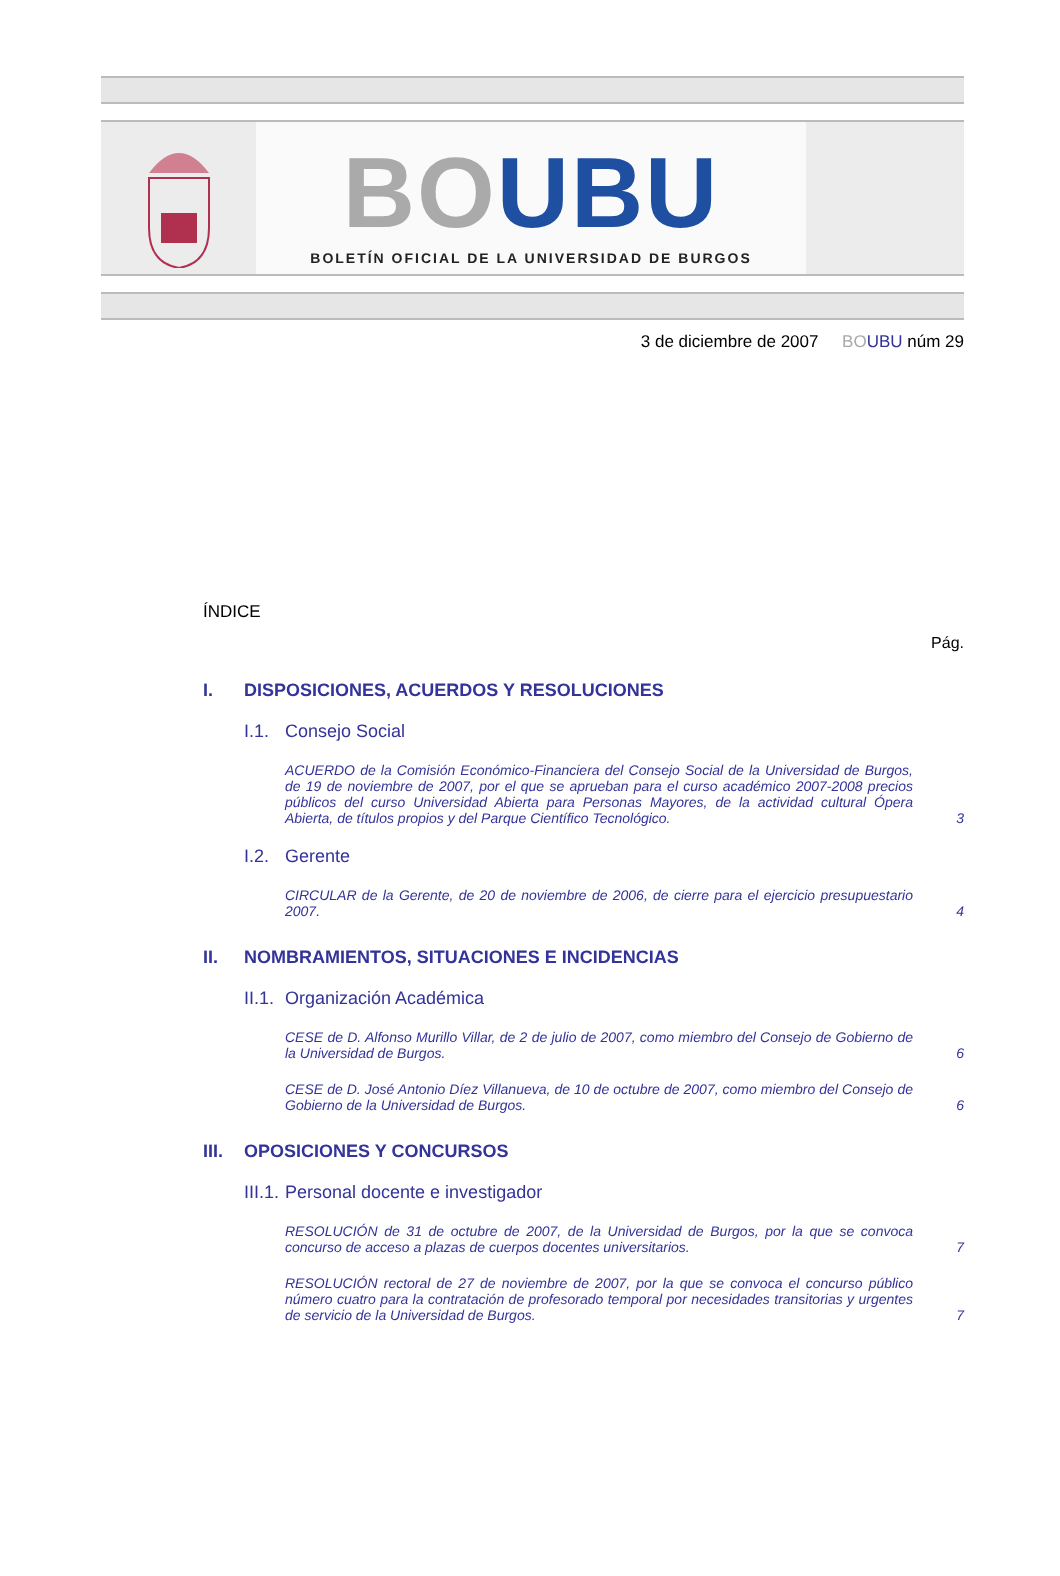BO UBU
BOLETÍN OFICIAL DE LA UNIVERSIDAD DE BURGOS
3 de diciembre de 2007 BO UBU núm 29
ÍNDICE
Pág.
I. DISPOSICIONES, ACUERDOS Y RESOLUCIONES
I.1. Consejo Social
ACUERDO de la Comisión Económico-Financiera del Consejo Social de la Universidad de Burgos, de 19 de noviembre de 2007, por el que se aprueban para el curso académico 2007-2008 precios públicos del curso Universidad Abierta para Personas Mayores, de la actividad cultural Ópera Abierta, de títulos propios y del Parque Científico Tecnológico.
3
I.2. Gerente
CIRCULAR de la Gerente, de 20 de noviembre de 2006, de cierre para el ejercicio presupuestario 2007.
4
II. NOMBRAMIENTOS, SITUACIONES E INCIDENCIAS
II.1. Organización Académica
CESE de D. Alfonso Murillo Villar, de 2 de julio de 2007, como miembro del Consejo de Gobierno de la Universidad de Burgos.
6
CESE de D. José Antonio Díez Villanueva, de 10 de octubre de 2007, como miembro del Consejo de Gobierno de la Universidad de Burgos.
6
III. OPOSICIONES Y CONCURSOS
III.1. Personal docente e investigador
RESOLUCIÓN de 31 de octubre de 2007, de la Universidad de Burgos, por la que se convoca concurso de acceso a plazas de cuerpos docentes universitarios.
7
RESOLUCIÓN rectoral de 27 de noviembre de 2007, por la que se convoca el concurso público número cuatro para la contratación de profesorado temporal por necesidades transitorias y urgentes de servicio de la Universidad de Burgos.
7